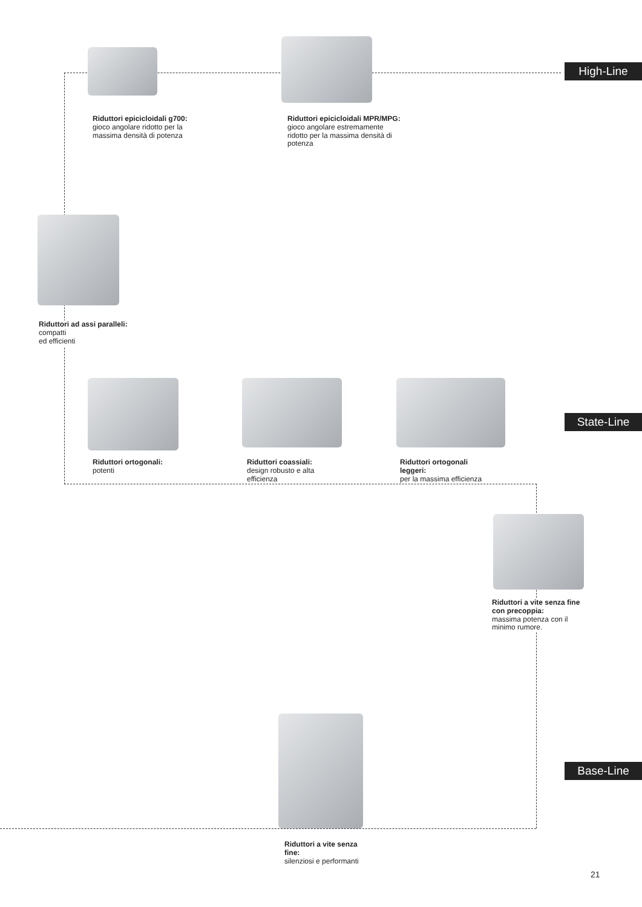High-Line
Riduttori epicicloidali g700:
gioco angolare ridotto per la
massima densità di potenza
Riduttori epicicloidali MPR/MPG:
gioco angolare estremamente
ridotto per la massima densità di
potenza
Riduttori ad assi paralleli:
compatti
ed efficienti
State-Line
Riduttori ortogonali:
potenti
Riduttori coassiali:
design robusto e alta
efficienza
Riduttori ortogonali
leggeri:
per la massima efficienza
Riduttori a vite senza fine
con precoppia:
massima potenza con il
minimo rumore.
Base-Line
Riduttori a vite senza
fine:
silenziosi e performanti
21